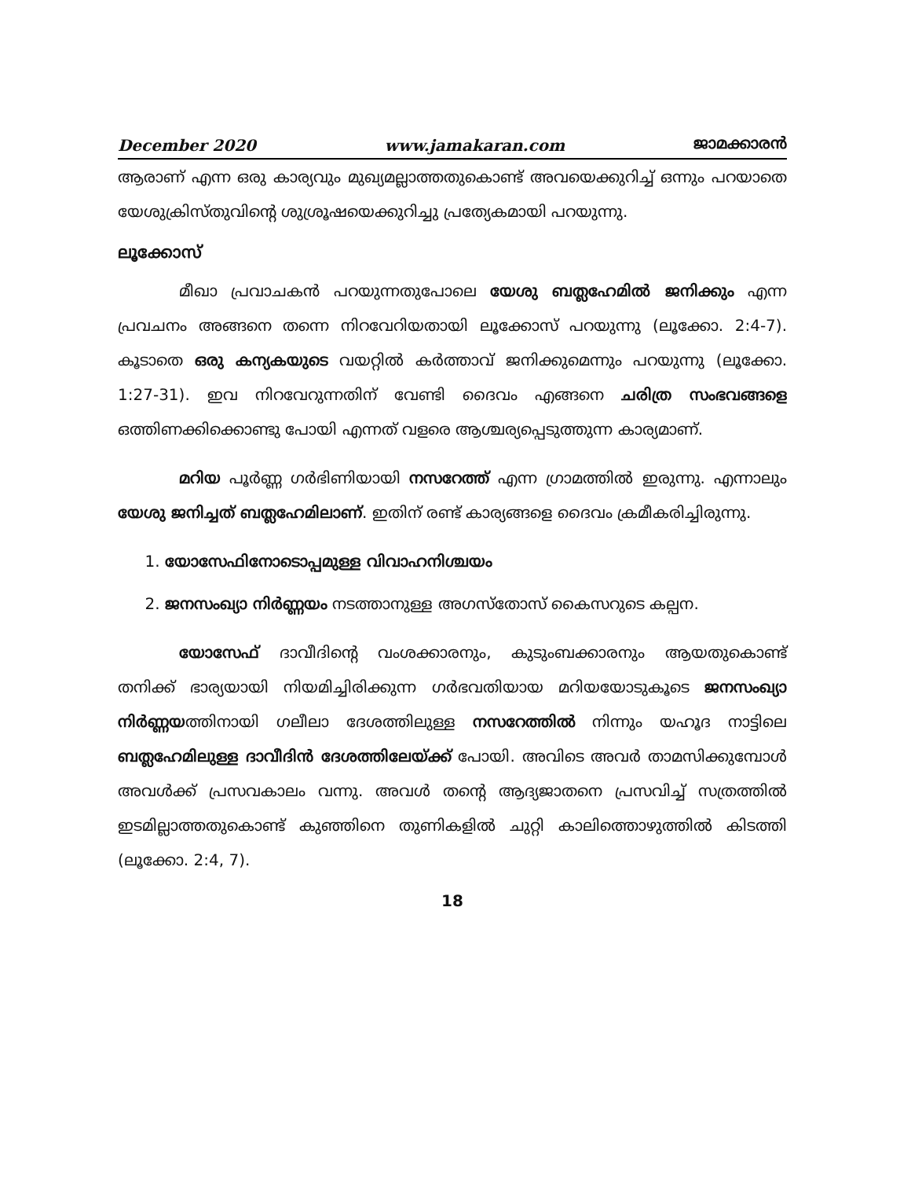December 2020 www.jamakaran.com ജാമക്കാരൻ
ആരാണ് എന്ന ഒരു കാര്യവും മുഖ്യമല്ലാത്തതുകൊണ്ട് അവയെക്കുറിച്ച് ഒന്നും പറയാതെ യേശുക്രിസ്തുവിന്റെ ശുശ്രൂഷയെക്കുറിച്ചു പ്രത്യേകമായി പറയുന്നു.
ലൂക്കോസ്
മീഖാ പ്രവാചകൻ പറയുന്നതുപോലെ യേശു ബത്ലഹേമിൽ ജനിക്കും എന്ന പ്രവചനം അങ്ങനെ തന്നെ നിറവേറിയതായി ലൂക്കോസ് പറയുന്നു (ലൂക്കോ. 2:4-7). കൂടാതെ ഒരു കന്യകയുടെ വയറ്റിൽ കർത്താവ് ജനിക്കുമെന്നും പറയുന്നു (ലൂക്കോ. 1:27-31). ഇവ നിറവേറുന്നതിന് വേണ്ടി ദൈവം എങ്ങനെ ചരിത്ര സംഭവങ്ങളെ ഒത്തിണക്കിക്കൊണ്ടു പോയി എന്നത് വളരെ ആശ്ചര്യപ്പെടുത്തുന്ന കാര്യമാണ്.
മറിയ പൂർണ്ണ ഗർഭിണിയായി നസറേത്ത് എന്ന ഗ്രാമത്തിൽ ഇരുന്നു. എന്നാലും യേശു ജനിച്ചത് ബത്ലഹേമിലാണ്. ഇതിന് രണ്ട് കാര്യങ്ങളെ ദൈവം ക്രമീകരിച്ചിരുന്നു.
1. യോസേഫിനോടൊപ്പമുള്ള വിവാഹനിശ്ചയം
2. ജനസംഖ്യാ നിർണ്ണയം നടത്താനുള്ള അഗസ്തോസ് കൈസറുടെ കല്പന.
യോസേഫ് ദാവീദിന്റെ വംശക്കാരനും, കുടുംബക്കാരനും ആയതുകൊണ്ട് തനിക്ക് ഭാര്യയായി നിയമിച്ചിരിക്കുന്ന ഗർഭവതിയായ മറിയയോടുകൂടെ ജനസംഖ്യാ നിർണ്ണയത്തിനായി ഗലീലാ ദേശത്തിലുള്ള നസറേത്തിൽ നിന്നും യഹൂദ നാട്ടിലെ ബത്ലഹേമിലുള്ള ദാവീദിൻ ദേശത്തിലേയ്ക്ക് പോയി. അവിടെ അവർ താമസിക്കുമ്പോൾ അവൾക്ക് പ്രസവകാലം വന്നു. അവൾ തന്റെ ആദ്യജാതനെ പ്രസവിച്ച് സത്രത്തിൽ ഇടമില്ലാത്തതുകൊണ്ട് കുഞ്ഞിനെ തുണികളിൽ ചുറ്റി കാലിത്തൊഴുത്തിൽ കിടത്തി (ലൂക്കോ. 2:4, 7).
18